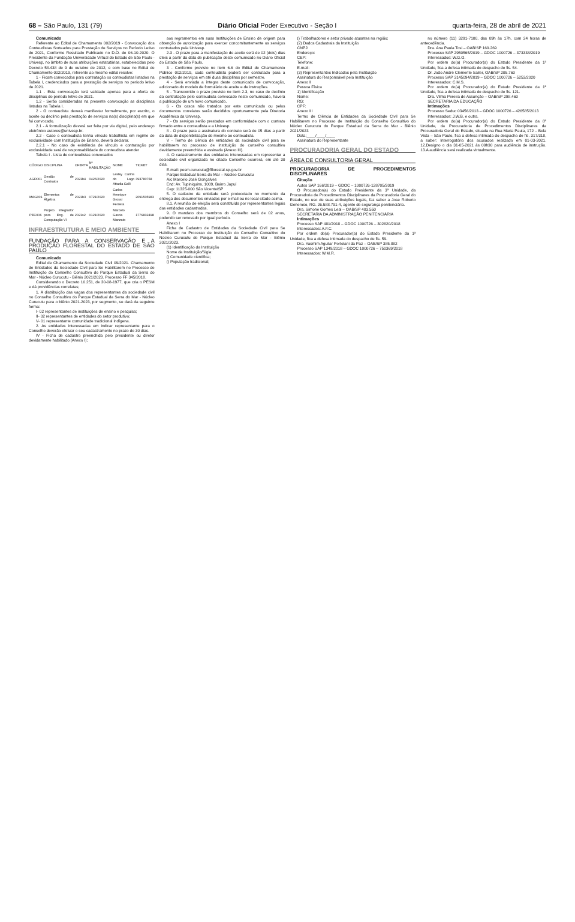68 – São Paulo, 131 (79) Diário Oficial Poder Executivo - Seção I quarta-feira, 28 de abril de 2021
Comunicado
Referente ao Edital de Chamamento 002/2019 - Convocação dos Conteudistas Sorteados para Prestação de Serviços no Período Letivo de 2021, Conforme Resultado Publicado no D.O. de 06-10-2020. O Presidente da Fundação Universidade Virtual do Estado de São Paulo - Univesp, no âmbito de suas atribuições estatutárias, estabelecidas pelo Decreto 58.438 de 9 de outubro de 2012, e com base no Edital de Chamamento 002/2019, referente ao mesmo edital resolve:
1 - Ficam convocados para contratação os conteudistas listados na Tabela I, credenciados para a prestação de serviços no período letivo de 2021.
1.1 - Esta convocação terá validade apenas para a oferta de disciplinas do período letivo de 2021.
1.2 - Serão consideradas na presente convocação as disciplinas listadas na Tabela I.
2 - O conteudista deverá manifestar formalmente, por escrito, o aceite ou declínio pela prestação de serviços na(s) disciplina(s) em que foi convocado.
2.1 - A formalização deverá ser feita por via digital, pelo endereço eletrônico autores@univesp.br.
2.2 - Caso o conteudista tenha vínculo trabalhista em regime de exclusividade com Instituição de Ensino, deverá declarar.
2.2.1 - No caso de existência de vínculo e contratação por exclusividade será de responsabilidade do conteudista atender
Tabela I - Lista de conteudistas convocados
| CÓDIGO | DISCIPLINA | OFERTA | Nº HABILITAÇÃO | NOME | TICKET |
| --- | --- | --- | --- | --- | --- |
| AGD001 | Gestão de Contratos | 2021b4 | 0426/2020 | Lesley Carina do Lago Attadia Galli | 393780758 |
| MAG001 | Elementos de Álgebra | 2021b3 | 0721/2020 | Carlos Henrique Grossi Ferreira | 2091505983 |
| PEC006 | Projeto Integrador para Eng. de Computação VI | 2021s2 | 0121/2020 | Marcelo Garcia Manzato | 1776832498 |
INFRAESTRUTURA E MEIO AMBIENTE
FUNDAÇÃO PARA A CONSERVAÇÃO E A PRODUÇÃO FLORESTAL DO ESTADO DE SÃO PAULO
Comunicado
Edital de Chamamento da Sociedade Civil 09/2021. Chamamento de Entidades da Sociedade Civil para Se Habilitarem no Processo de Instituição do Conselho Consultivo do Parque Estadual da Serra do Mar - Núcleo Curucutu - Biênio 2021/2023. Processo FF 345/2018.
Considerando o Decreto 10.251, de 30-08-1977, que cria o PESM e dá providências correlatas;
1. A distribuição das vagas dos representantes da sociedade civil no Conselho Consultivo do Parque Estadual da Serra do Mar - Núcleo Curucutu para o biênio 2021-2023, por segmento, se dará da seguinte forma:
I- 02 representantes de instituições de ensino e pesquisa;
II- 02 representantes de entidades do setor produtivo;
V- 01 representante comunidade tradicional indígena.
2. As entidades interessadas em indicar representante para o Conselho deverão efetuar o seu cadastramento no prazo de 30 dias.
IV - Ficha de cadastro preenchida pelo presidente ou diretor devidamente habilitado (Anexo I);
aos regramentos em suas Instituições de Ensino de origem para obtenção de autorização para exercer concomitantemente os serviços contratados pela Univesp.
2.3 - O prazo para a manifestação de aceite será de 02 (dois) dias úteis a partir da data de publicação deste comunicado no Diário Oficial do Estado de São Paulo.
3 - Conforme previsto no item 6.6 do Edital de Chamamento Público 002/2019, cada conteudista poderá ser contratado para a prestação de serviços em até duas disciplinas por semestre.
4 - Será enviada a íntegra deste comunicado de convocação, adicionado do modelo de formulário de aceite e de instruções.
5 - Transcorrido o prazo previsto no item 2.3, no caso de declínio da contratação pelo conteudista convocado neste comunicado, haverá a publicação de um novo comunicado.
6 - Os casos não tratados por este comunicado ou pelos documentos correlatos serão decididos oportunamente pela Diretoria Acadêmica da Univesp.
7 - Os serviços serão prestados em conformidade com o contrato firmado entre o conteudista e a Univesp.
8 - O prazo para a assinatura do contrato será de 05 dias a partir da data de disponibilização do mesmo ao conteudista.
V - Termo de ciência de entidades da sociedade civil para se habilitarem no processo de instituição do conselho consultivo devidamente preenchida e assinada (Anexo III).
4. O cadastramento das entidades interessadas em representar a sociedade civil organizada no citado Conselho ocorrerá, em até 30 dias.
E-mail: pesm.curucutu@fflorestal.sp.gov.br
Parque Estadual Serra do Mar – Núcleo Curucutu
A/c Marcelo José Gonçalves
End: Av. Tupiniquins, 1009, Bairro Japuí
Cep: 11325-000 São Vicente/SP
5. O cadastro da entidade será protocolado no momento da entrega dos documentos enviados por e-mail ou no local citado acima.
8.1. A reunião de eleição será constituída por representantes legais das entidades cadastradas.
9. O mandato dos membros do Conselho será de 02 anos, podendo ser renovado por igual período.
Anexo I
Ficha de Cadastro de Entidades da Sociedade Civil para Se Habilitarem no Processo de Instituição do Conselho Consultivo do Núcleo Curucutu do Parque Estadual da Serra do Mar - Biênio 2021/2023.
(1) Identificação da Instituição
Nome da Instituição/Sigla:
() Comunidade científica;
() População tradicional;
() Trabalhadores e setor privado atuantes na região;
(2) Dados Cadastrais da Instituição
CNPJ:
Endereço:
CEP:
Telefone:
E-mail:
(3) Representantes Indicados pela Instituição
Assinatura do Responsável pela Instituição
Anexo II
Pessoa Física
1) Identificação
Nome:
RG:
CPF:
Anexo III
Termo de Ciência de Entidades da Sociedade Civil para Se Habilitarem no Processo de Instituição do Conselho Consultivo do Núcleo Curucutu do Parque Estadual da Serra do Mar - Biênio 2021/2023
Data:____/____/____
Assinatura do Representante
PROCURADORIA GERAL DO ESTADO
ÁREA DE CONSULTORIA GERAL
PROCURADORIA DE PROCEDIMENTOS DISCIPLINARES
Citação
Autos SAP 166/2019 – GDOC – 1000726-128705/2019
O Procurador(a) do Estado Presidente da 3ª Unidade, da Procuradoria de Procedimentos Disciplinares da Procuradoria Geral do Estado, no uso de suas atribuições legais, faz saber a Jose Roberto Generoso, RG. 26.588.791-4, agente de segurança penitenciária.
Dra. Simone Gomes Leal – OAB/SP 403.550
SECRETARIA DA ADMINISTRAÇÃO PENITENCIÁRIA
Intimações
Processo SAP 481/2018 – GDOC 1000726 – 302820/2018
Interessados: A.F.C.
Por ordem do(a) Procurador(a) do Estado Presidente da 1ª Unidade, fica a defesa intimada do despacho de fls. 59.
Dra. Yasmim Aguilar Portolani da Paz – OAB/SP 385.882
Processo SAP 1349/2018 – GDOC 1000726 – 750369/2018
Interessados: W.M.R.
no número (11) 3291-7100, das 09h às 17h, com 24 horas de antecedência.
Dra. Ana Paula Tosi – OAB/SP 169.269
Processo SAP 2950565/2019 – GDOC 1000726 – 373338/2019
Interessados: W.G.O.
Por ordem do(a) Procurador(a) do Estado Presidente da 1ª Unidade, fica a defesa intimada do despacho de fls. 54.
Dr. João André Clemente Sailer, OAB/SP 205.760
Processo SAP 3145094/2019 – GDOC 1000726 – 5253/2020
Interessados: C.M.S.
Por ordem do(a) Procurador(a) do Estado Presidente da 1ª Unidade, fica a defesa intimada do despacho de fls. 121.
Dra. Vilma Pereira de Assunção – OAB/SP 298.460
SECRETARIA DA EDUCAÇÃO
Intimações
Processo Seduc 03456/2013 – GDOC 1000726 – 426585/2013
Interessados: J.W.B, e outra.
Por ordem do(a) Procurador(a) do Estado Presidente da 8ª Unidade, da Procuradoria de Procedimentos Disciplinares da Procuradoria Geral do Estado, situada na Rua Maria Paula, 172 – Bela Vista – São Paulo, fica a defesa intimada do despacho de fls. 317/318, a saber: Interrogatório dos acusados realizado em 01-03-2021. 12.Designo o dia 31-05-2021 às 09h30 para audiência de instrução. 13.A audiência será realizada virtualmente.